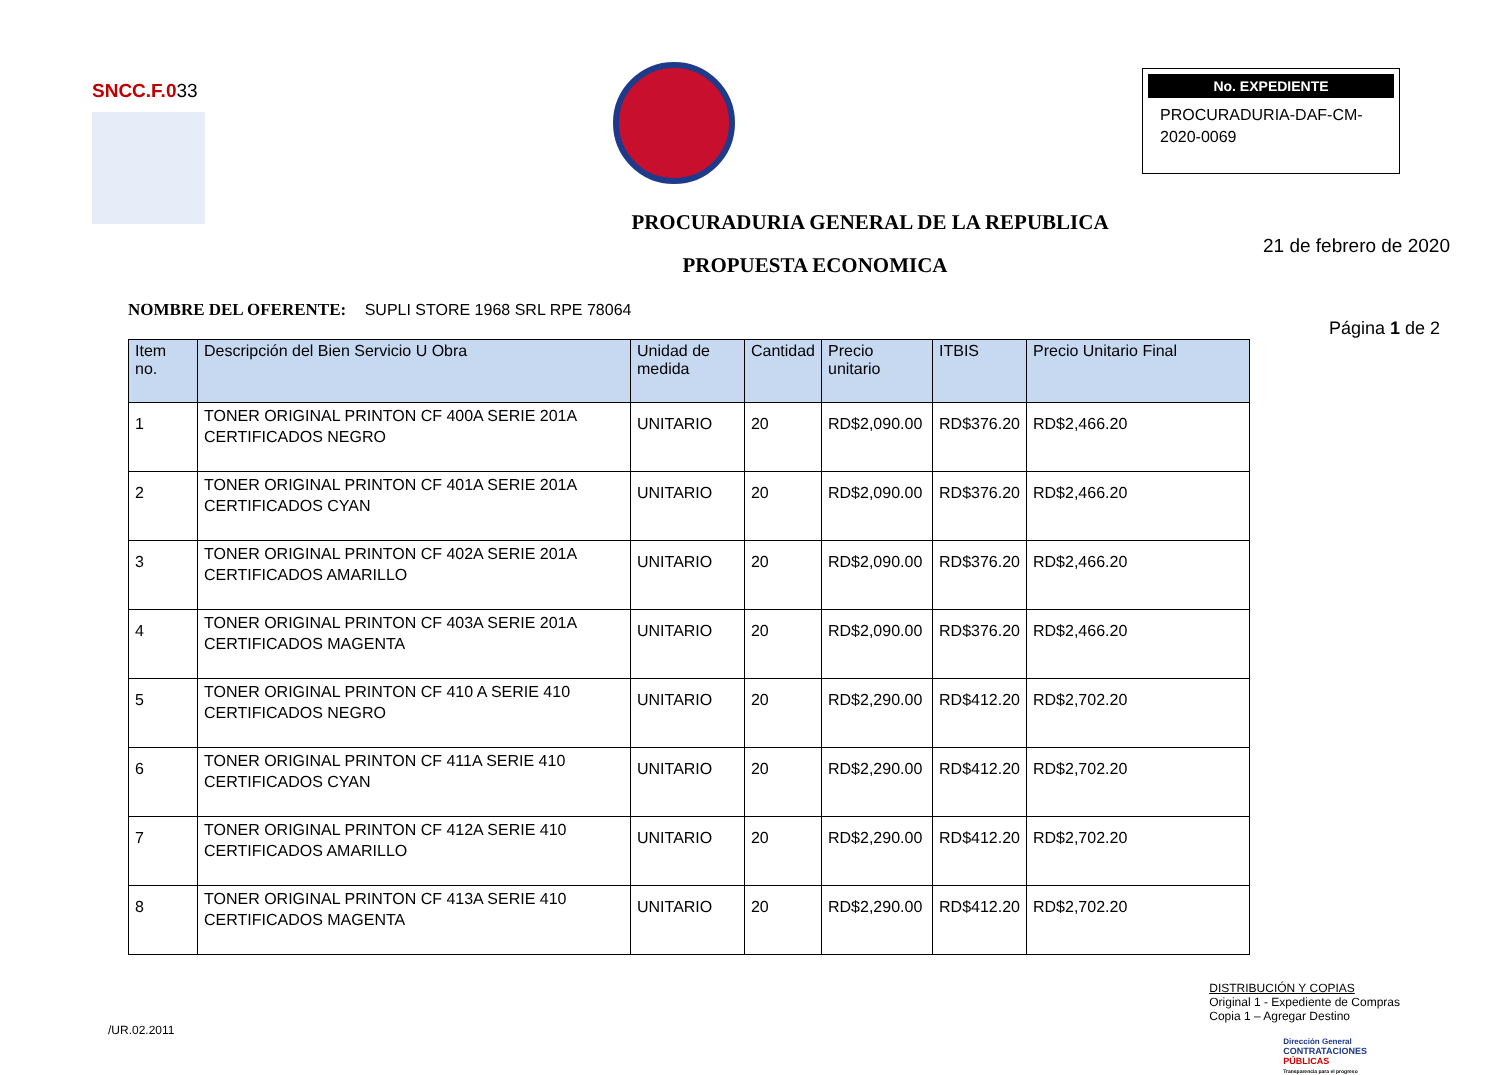SNCC.F.033
No. EXPEDIENTE
PROCURADURIA-DAF-CM-2020-0069
PROCURADURIA GENERAL DE LA REPUBLICA
21 de febrero de 2020
PROPUESTA ECONOMICA
NOMBRE DEL OFERENTE: SUPLI STORE 1968 SRL RPE 78064
Página 1 de 2
| Item no. | Descripción del Bien Servicio U Obra | Unidad de medida | Cantidad | Precio unitario | ITBIS | Precio Unitario Final |
| --- | --- | --- | --- | --- | --- | --- |
| 1 | TONER ORIGINAL PRINTON CF 400A SERIE 201A CERTIFICADOS NEGRO | UNITARIO | 20 | RD$2,090.00 | RD$376.20 | RD$2,466.20 |
| 2 | TONER ORIGINAL PRINTON CF 401A SERIE 201A CERTIFICADOS CYAN | UNITARIO | 20 | RD$2,090.00 | RD$376.20 | RD$2,466.20 |
| 3 | TONER ORIGINAL PRINTON CF 402A SERIE 201A CERTIFICADOS AMARILLO | UNITARIO | 20 | RD$2,090.00 | RD$376.20 | RD$2,466.20 |
| 4 | TONER ORIGINAL PRINTON CF 403A SERIE 201A CERTIFICADOS MAGENTA | UNITARIO | 20 | RD$2,090.00 | RD$376.20 | RD$2,466.20 |
| 5 | TONER ORIGINAL PRINTON CF 410 A SERIE 410 CERTIFICADOS NEGRO | UNITARIO | 20 | RD$2,290.00 | RD$412.20 | RD$2,702.20 |
| 6 | TONER ORIGINAL PRINTON CF 411A SERIE 410 CERTIFICADOS CYAN | UNITARIO | 20 | RD$2,290.00 | RD$412.20 | RD$2,702.20 |
| 7 | TONER ORIGINAL PRINTON CF 412A SERIE 410 CERTIFICADOS AMARILLO | UNITARIO | 20 | RD$2,290.00 | RD$412.20 | RD$2,702.20 |
| 8 | TONER ORIGINAL PRINTON CF 413A SERIE 410 CERTIFICADOS MAGENTA | UNITARIO | 20 | RD$2,290.00 | RD$412.20 | RD$2,702.20 |
/UR.02.2011
DISTRIBUCIÓN Y COPIAS
Original 1 - Expediente de Compras
Copia 1 – Agregar Destino
Dirección General
CONTRATACIONES
PÚBLICAS
Transparencia para el progreso